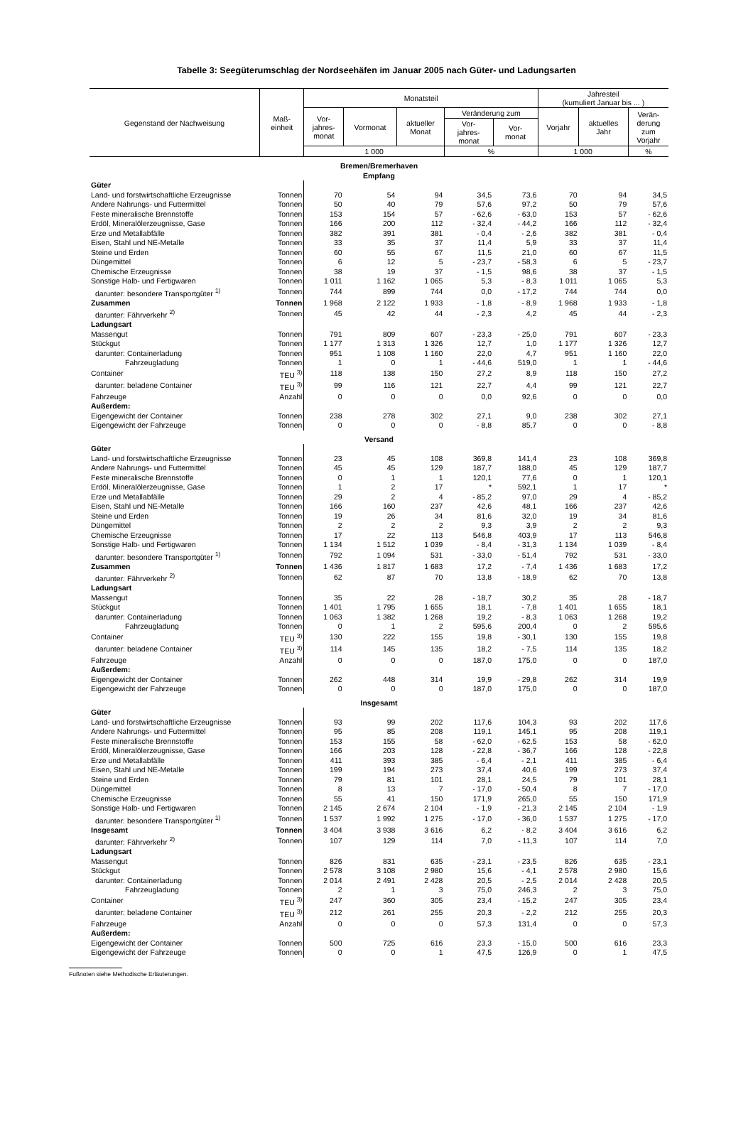Tabelle 3: Seegüterumschlag der Nordseehäfen im Januar 2005 nach Güter- und Ladungsarten
| Gegenstand der Nachweisung | Maß- einheit | Monatsteil | | | | | Jahresteil (kumuliert Januar bis ... ) | | |
| --- | --- | --- | --- | --- | --- | --- | --- | --- | --- |
| | | Vor- jahres- monat | Vormonat | aktueller Monat | Veränderung zum | | Vorjahr | aktuelles Jahr | Verän- derung zum Vorjahr |
| | | | | | Vor- jahres- monat | Vor- monat | | | |
| | | 1 000 | | | % | | 1 000 | | % |
| Bremen/Bremerhaven Empfang | | | | | | | | | |
| Güter | | | | | | | | | |
| Land- und forstwirtschaftliche Erzeugnisse | Tonnen | 70 | 54 | 94 | 34,5 | 73,6 | 70 | 94 | 34,5 |
| Andere Nahrungs- und Futtermittel | Tonnen | 50 | 40 | 79 | 57,6 | 97,2 | 50 | 79 | 57,6 |
| Feste mineralische Brennstoffe | Tonnen | 153 | 154 | 57 | - 62,6 | - 63,0 | 153 | 57 | - 62,6 |
| Erdöl, Mineralölerzeugnisse, Gase | Tonnen | 166 | 200 | 112 | - 32,4 | - 44,2 | 166 | 112 | - 32,4 |
| Erze und Metallabfälle | Tonnen | 382 | 391 | 381 | - 0,4 | - 2,6 | 382 | 381 | - 0,4 |
| Eisen, Stahl und NE-Metalle | Tonnen | 33 | 35 | 37 | 11,4 | 5,9 | 33 | 37 | 11,4 |
| Steine und Erden | Tonnen | 60 | 55 | 67 | 11,5 | 21,0 | 60 | 67 | 11,5 |
| Düngemittel | Tonnen | 6 | 12 | 5 | - 23,7 | - 58,3 | 6 | 5 | - 23,7 |
| Chemische Erzeugnisse | Tonnen | 38 | 19 | 37 | - 1,5 | 98,6 | 38 | 37 | - 1,5 |
| Sonstige Halb- und Fertigwaren | Tonnen | 1 011 | 1 162 | 1 065 | 5,3 | - 8,3 | 1 011 | 1 065 | 5,3 |
| darunter: besondere Transportgüter <sup>1)</sup> | Tonnen | 744 | 899 | 744 | 0,0 | - 17,2 | 744 | 744 | 0,0 |
| Zusammen | Tonnen | 1 968 | 2 122 | 1 933 | - 1,8 | - 8,9 | 1 968 | 1 933 | - 1,8 |
| darunter: Fährverkehr <sup>2)</sup> | Tonnen | 45 | 42 | 44 | - 2,3 | 4,2 | 45 | 44 | - 2,3 |
| Ladungsart | | | | | | | | | |
| Massengut | Tonnen | 791 | 809 | 607 | - 23,3 | - 25,0 | 791 | 607 | - 23,3 |
| Stückgut | Tonnen | 1 177 | 1 313 | 1 326 | 12,7 | 1,0 | 1 177 | 1 326 | 12,7 |
| darunter: Containerladung | Tonnen | 951 | 1 108 | 1 160 | 22,0 | 4,7 | 951 | 1 160 | 22,0 |
| Fahrzeugladung | Tonnen | 1 | 0 | 1 | - 44,6 | 519,0 | 1 | 1 | - 44,6 |
| Container | TEU <sup>3)</sup> | 118 | 138 | 150 | 27,2 | 8,9 | 118 | 150 | 27,2 |
| darunter: beladene Container | TEU <sup>3)</sup> | 99 | 116 | 121 | 22,7 | 4,4 | 99 | 121 | 22,7 |
| Fahrzeuge | Anzahl | 0 | 0 | 0 | 0,0 | 92,6 | 0 | 0 | 0,0 |
| Außerdem: | | | | | | | | | |
| Eigengewicht der Container | Tonnen | 238 | 278 | 302 | 27,1 | 9,0 | 238 | 302 | 27,1 |
| Eigengewicht der Fahrzeuge | Tonnen | 0 | 0 | 0 | - 8,8 | 85,7 | 0 | 0 | - 8,8 |
| Versand | | | | | | | | | |
| Güter | | | | | | | | | |
| Land- und forstwirtschaftliche Erzeugnisse | Tonnen | 23 | 45 | 108 | 369,8 | 141,4 | 23 | 108 | 369,8 |
| Andere Nahrungs- und Futtermittel | Tonnen | 45 | 45 | 129 | 187,7 | 188,0 | 45 | 129 | 187,7 |
| Feste mineralische Brennstoffe | Tonnen | 0 | 1 | 1 | 120,1 | 77,6 | 0 | 1 | 120,1 |
| Erdöl, Mineralölerzeugnisse, Gase | Tonnen | 1 | 2 | 17 | * | 592,1 | 1 | 17 | * |
| Erze und Metallabfälle | Tonnen | 29 | 2 | 4 | - 85,2 | 97,0 | 29 | 4 | - 85,2 |
| Eisen, Stahl und NE-Metalle | Tonnen | 166 | 160 | 237 | 42,6 | 48,1 | 166 | 237 | 42,6 |
| Steine und Erden | Tonnen | 19 | 26 | 34 | 81,6 | 32,0 | 19 | 34 | 81,6 |
| Düngemittel | Tonnen | 2 | 2 | 2 | 9,3 | 3,9 | 2 | 2 | 9,3 |
| Chemische Erzeugnisse | Tonnen | 17 | 22 | 113 | 546,8 | 403,9 | 17 | 113 | 546,8 |
| Sonstige Halb- und Fertigwaren | Tonnen | 1 134 | 1 512 | 1 039 | - 8,4 | - 31,3 | 1 134 | 1 039 | - 8,4 |
| darunter: besondere Transportgüter <sup>1)</sup> | Tonnen | 792 | 1 094 | 531 | - 33,0 | - 51,4 | 792 | 531 | - 33,0 |
| Zusammen | Tonnen | 1 436 | 1 817 | 1 683 | 17,2 | - 7,4 | 1 436 | 1 683 | 17,2 |
| darunter: Fährverkehr <sup>2)</sup> | Tonnen | 62 | 87 | 70 | 13,8 | - 18,9 | 62 | 70 | 13,8 |
| Ladungsart | | | | | | | | | |
| Massengut | Tonnen | 35 | 22 | 28 | - 18,7 | 30,2 | 35 | 28 | - 18,7 |
| Stückgut | Tonnen | 1 401 | 1 795 | 1 655 | 18,1 | - 7,8 | 1 401 | 1 655 | 18,1 |
| darunter: Containerladung | Tonnen | 1 063 | 1 382 | 1 268 | 19,2 | - 8,3 | 1 063 | 1 268 | 19,2 |
| Fahrzeugladung | Tonnen | 0 | 1 | 2 | 595,6 | 200,4 | 0 | 2 | 595,6 |
| Container | TEU <sup>3)</sup> | 130 | 222 | 155 | 19,8 | - 30,1 | 130 | 155 | 19,8 |
| darunter: beladene Container | TEU <sup>3)</sup> | 114 | 145 | 135 | 18,2 | - 7,5 | 114 | 135 | 18,2 |
| Fahrzeuge | Anzahl | 0 | 0 | 0 | 187,0 | 175,0 | 0 | 0 | 187,0 |
| Außerdem: | | | | | | | | | |
| Eigengewicht der Container | Tonnen | 262 | 448 | 314 | 19,9 | - 29,8 | 262 | 314 | 19,9 |
| Eigengewicht der Fahrzeuge | Tonnen | 0 | 0 | 0 | 187,0 | 175,0 | 0 | 0 | 187,0 |
| Insgesamt | | | | | | | | | |
| Güter | | | | | | | | | |
| Land- und forstwirtschaftliche Erzeugnisse | Tonnen | 93 | 99 | 202 | 117,6 | 104,3 | 93 | 202 | 117,6 |
| Andere Nahrungs- und Futtermittel | Tonnen | 95 | 85 | 208 | 119,1 | 145,1 | 95 | 208 | 119,1 |
| Feste mineralische Brennstoffe | Tonnen | 153 | 155 | 58 | - 62,0 | - 62,5 | 153 | 58 | - 62,0 |
| Erdöl, Mineralölerzeugnisse, Gase | Tonnen | 166 | 203 | 128 | - 22,8 | - 36,7 | 166 | 128 | - 22,8 |
| Erze und Metallabfälle | Tonnen | 411 | 393 | 385 | - 6,4 | - 2,1 | 411 | 385 | - 6,4 |
| Eisen, Stahl und NE-Metalle | Tonnen | 199 | 194 | 273 | 37,4 | 40,6 | 199 | 273 | 37,4 |
| Steine und Erden | Tonnen | 79 | 81 | 101 | 28,1 | 24,5 | 79 | 101 | 28,1 |
| Düngemittel | Tonnen | 8 | 13 | 7 | - 17,0 | - 50,4 | 8 | 7 | - 17,0 |
| Chemische Erzeugnisse | Tonnen | 55 | 41 | 150 | 171,9 | 265,0 | 55 | 150 | 171,9 |
| Sonstige Halb- und Fertigwaren | Tonnen | 2 145 | 2 674 | 2 104 | - 1,9 | - 21,3 | 2 145 | 2 104 | - 1,9 |
| darunter: besondere Transportgüter <sup>1)</sup> | Tonnen | 1 537 | 1 992 | 1 275 | - 17,0 | - 36,0 | 1 537 | 1 275 | - 17,0 |
| Insgesamt | Tonnen | 3 404 | 3 938 | 3 616 | 6,2 | - 8,2 | 3 404 | 3 616 | 6,2 |
| darunter: Fährverkehr <sup>2)</sup> | Tonnen | 107 | 129 | 114 | 7,0 | - 11,3 | 107 | 114 | 7,0 |
| Ladungsart | | | | | | | | | |
| Massengut | Tonnen | 826 | 831 | 635 | - 23,1 | - 23,5 | 826 | 635 | - 23,1 |
| Stückgut | Tonnen | 2 578 | 3 108 | 2 980 | 15,6 | - 4,1 | 2 578 | 2 980 | 15,6 |
| darunter: Containerladung | Tonnen | 2 014 | 2 491 | 2 428 | 20,5 | - 2,5 | 2 014 | 2 428 | 20,5 |
| Fahrzeugladung | Tonnen | 2 | 1 | 3 | 75,0 | 246,3 | 2 | 3 | 75,0 |
| Container | TEU <sup>3)</sup> | 247 | 360 | 305 | 23,4 | - 15,2 | 247 | 305 | 23,4 |
| darunter: beladene Container | TEU <sup>3)</sup> | 212 | 261 | 255 | 20,3 | - 2,2 | 212 | 255 | 20,3 |
| Fahrzeuge | Anzahl | 0 | 0 | 0 | 57,3 | 131,4 | 0 | 0 | 57,3 |
| Außerdem: | | | | | | | | | |
| Eigengewicht der Container | Tonnen | 500 | 725 | 616 | 23,3 | - 15,0 | 500 | 616 | 23,3 |
| Eigengewicht der Fahrzeuge | Tonnen | 0 | 0 | 1 | 47,5 | 126,9 | 0 | 1 | 47,5 |
Fußnoten siehe Methodische Erläuterungen.